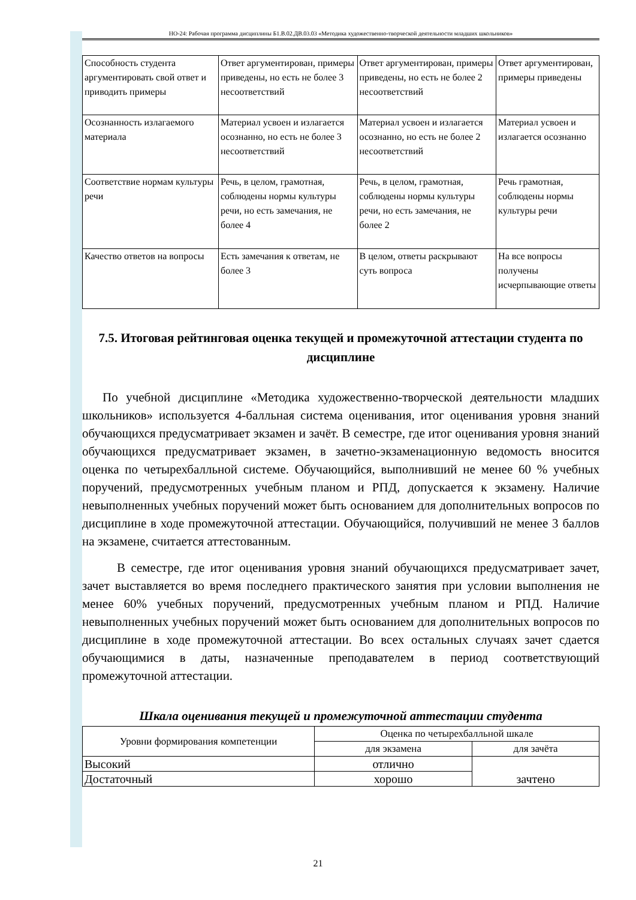НО-24: Рабочая программа дисциплины Б1.В.02.ДВ.03.03 «Методика художественно-творческой деятельности младших школьников»
| Способность студента аргументировать свой ответ и приводить примеры | Ответ аргументирован, примеры приведены, но есть не более 3 несоответствий | Ответ аргументирован, примеры приведены, но есть не более 2 несоответствий | Ответ аргументирован, примеры приведены |
| Осознанность излагаемого материала | Материал усвоен и излагается осознанно, но есть не более 3 несоответствий | Материал усвоен и излагается осознанно, но есть не более 2 несоответствий | Материал усвоен и излагается осознанно |
| Соответствие нормам культуры речи | Речь, в целом, грамотная, соблюдены нормы культуры речи, но есть замечания, не более 4 | Речь, в целом, грамотная, соблюдены нормы культуры речи, но есть замечания, не более 2 | Речь грамотная, соблюдены нормы культуры речи |
| Качество ответов на вопросы | Есть замечания к ответам, не более 3 | В целом, ответы раскрывают суть вопроса | На все вопросы получены исчерпывающие ответы |
7.5. Итоговая рейтинговая оценка текущей и промежуточной аттестации студента по дисциплине
По учебной дисциплине «Методика художественно-творческой деятельности младших школьников» используется 4-балльная система оценивания, итог оценивания уровня знаний обучающихся предусматривает экзамен и зачёт. В семестре, где итог оценивания уровня знаний обучающихся предусматривает экзамен, в зачетно-экзаменационную ведомость вносится оценка по четырехбалльной системе. Обучающийся, выполнивший не менее 60 % учебных поручений, предусмотренных учебным планом и РПД, допускается к экзамену. Наличие невыполненных учебных поручений может быть основанием для дополнительных вопросов по дисциплине в ходе промежуточной аттестации. Обучающийся, получивший не менее 3 баллов на экзамене, считается аттестованным.
В семестре, где итог оценивания уровня знаний обучающихся предусматривает зачет, зачет выставляется во время последнего практического занятия при условии выполнения не менее 60% учебных поручений, предусмотренных учебным планом и РПД. Наличие невыполненных учебных поручений может быть основанием для дополнительных вопросов по дисциплине в ходе промежуточной аттестации. Во всех остальных случаях зачет сдается обучающимися в даты, назначенные преподавателем в период соответствующий промежуточной аттестации.
Шкала оценивания текущей и промежуточной аттестации студента
| Уровни формирования компетенции | Оценка по четырехбалльной шкале | |
| --- | --- | --- |
| | для экзамена | для зачёта |
| Высокий | отлично | зачтено |
| Достаточный | хорошо | |
21